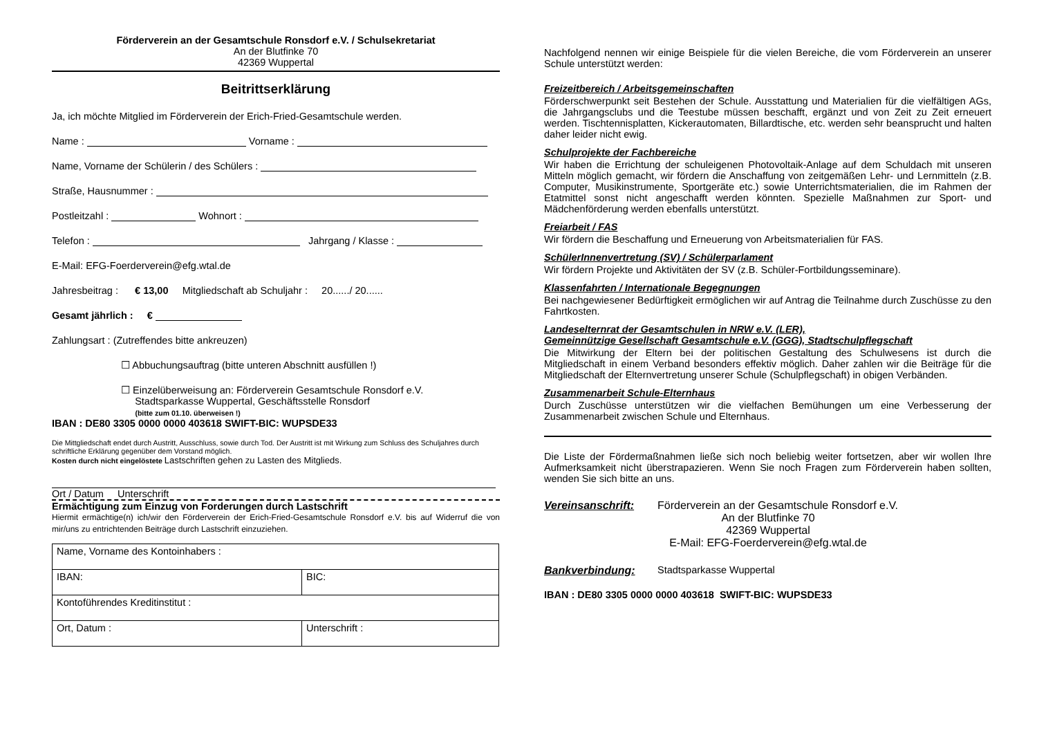Förderverein an der Gesamtschule Ronsdorf e.V. / Schulsekretariat
An der Blutfinke 70
42369 Wuppertal
Beitrittserklärung
Ja, ich möchte Mitglied im Förderverein der Erich-Fried-Gesamtschule werden.
Name : Vorname :
Name, Vorname der Schülerin / des Schülers :
Straße, Hausnummer :
Postleitzahl : Wohnort :
Telefon : Jahrgang / Klasse :
E-Mail: EFG-Foerderverein@efg.wtal.de
Jahresbeitrag : € 13,00 Mitgliedschaft ab Schuljahr : 20....../ 20......
Gesamt jährlich : €
Zahlungsart : (Zutreffendes bitte ankreuzen)
☐ Abbuchungsauftrag (bitte unteren Abschnitt ausfüllen !)
☐ Einzelüberweisung an: Förderverein Gesamtschule Ronsdorf e.V.
Stadtsparkasse Wuppertal, Geschäftsstelle Ronsdorf
(bitte zum 01.10. überweisen !)
IBAN : DE80 3305 0000 0000 403618 SWIFT-BIC: WUPSDE33
Die Mittgliedschaft endet durch Austritt, Ausschluss, sowie durch Tod. Der Austritt ist mit Wirkung zum Schluss des Schuljahres durch schriftliche Erklärung gegenüber dem Vorstand möglich.
Kosten durch nicht eingelöstete Lastschriften gehen zu Lasten des Mitglieds.
Ort / Datum Unterschrift
Ermächtigung zum Einzug von Forderungen durch Lastschrift
Hiermit ermächtige(n) ich/wir den Förderverein der Erich-Fried-Gesamtschule Ronsdorf e.V. bis auf Widerruf die von mir/uns zu entrichtenden Beiträge durch Lastschrift einzuziehen.
| Name, Vorname des Kontoinhabers : | |
| IBAN: | BIC: |
| Kontoführendes Kreditinstitut : | |
| Ort, Datum : | Unterschrift : |
Nachfolgend nennen wir einige Beispiele für die vielen Bereiche, die vom Förderverein an unserer Schule unterstützt werden:
Freizeitbereich / Arbeitsgemeinschaften
Förderschwerpunkt seit Bestehen der Schule. Ausstattung und Materialien für die vielfältigen AGs, die Jahrgangsclubs und die Teestube müssen beschafft, ergänzt und von Zeit zu Zeit erneuert werden. Tischtennisplatten, Kickerautomaten, Billardtische, etc. werden sehr beansprucht und halten daher leider nicht ewig.
Schulprojekte der Fachbereiche
Wir haben die Errichtung der schuleigenen Photovoltaik-Anlage auf dem Schuldach mit unseren Mitteln möglich gemacht, wir fördern die Anschaffung von zeitgemäßen Lehr- und Lernmitteln (z.B. Computer, Musikinstrumente, Sportgeräte etc.) sowie Unterrichtsmaterialien, die im Rahmen der Etatmittel sonst nicht angeschafft werden könnten. Spezielle Maßnahmen zur Sport- und Mädchenförderung werden ebenfalls unterstützt.
Freiarbeit / FAS
Wir fördern die Beschaffung und Erneuerung von Arbeitsmaterialien für FAS.
SchülerInnenvertretung (SV) / Schülerparlament
Wir fördern Projekte und Aktivitäten der SV (z.B. Schüler-Fortbildungsseminare).
Klassenfahrten / Internationale Begegnungen
Bei nachgewiesener Bedürftigkeit ermöglichen wir auf Antrag die Teilnahme durch Zuschüsse zu den Fahrtkosten.
Landeselternrat der Gesamtschulen in NRW e.V. (LER),
Gemeinnützige Gesellschaft Gesamtschule e.V. (GGG), Stadtschulpflegschaft
Die Mitwirkung der Eltern bei der politischen Gestaltung des Schulwesens ist durch die Mitgliedschaft in einem Verband besonders effektiv möglich. Daher zahlen wir die Beiträge für die Mitgliedschaft der Elternvertretung unserer Schule (Schulpflegschaft) in obigen Verbänden.
Zusammenarbeit Schule-Elternhaus
Durch Zuschüsse unterstützen wir die vielfachen Bemühungen um eine Verbesserung der Zusammenarbeit zwischen Schule und Elternhaus.
Die Liste der Fördermaßnahmen ließe sich noch beliebig weiter fortsetzen, aber wir wollen Ihre Aufmerksamkeit nicht überstrapazieren. Wenn Sie noch Fragen zum Förderverein haben sollten, wenden Sie sich bitte an uns.
Vereinsanschrift: Förderverein an der Gesamtschule Ronsdorf e.V.
An der Blutfinke 70
42369 Wuppertal
E-Mail: EFG-Foerderverein@efg.wtal.de
Bankverbindung: Stadtsparkasse Wuppertal
IBAN : DE80 3305 0000 0000 403618 SWIFT-BIC: WUPSDE33